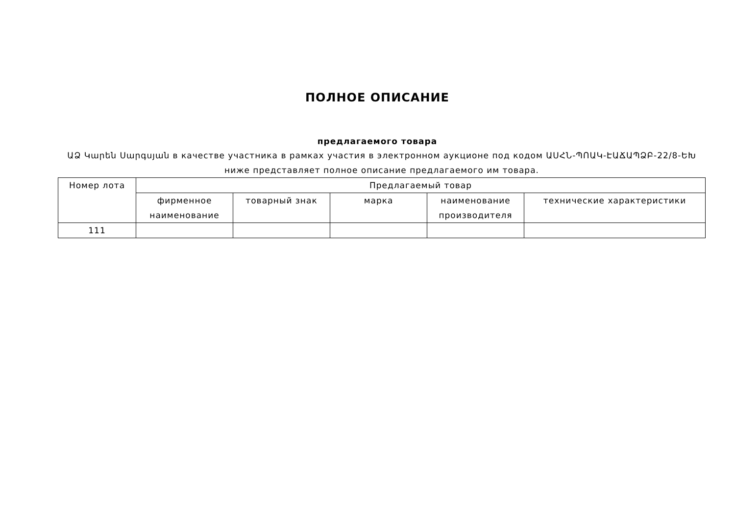ПОЛНОЕ ОПИСАНИЕ
предлагаемого товара
ԱՁ Կարեն Սարգսյան в качестве участника в рамках участия в электронном аукционе под кодом ԱՍՀՆ-ՊՈԱԿ-ԷԱՃԱՊՁԲ-22/8-ԵԽ ниже представляет полное описание предлагаемого им товара.
| Номер лота | Предлагаемый товар | | | | |
| --- | --- | --- | --- | --- | --- |
| | фирменное наименование | товарный знак | марка | наименование производителя | технические характеристики |
| 111 | | | | | |